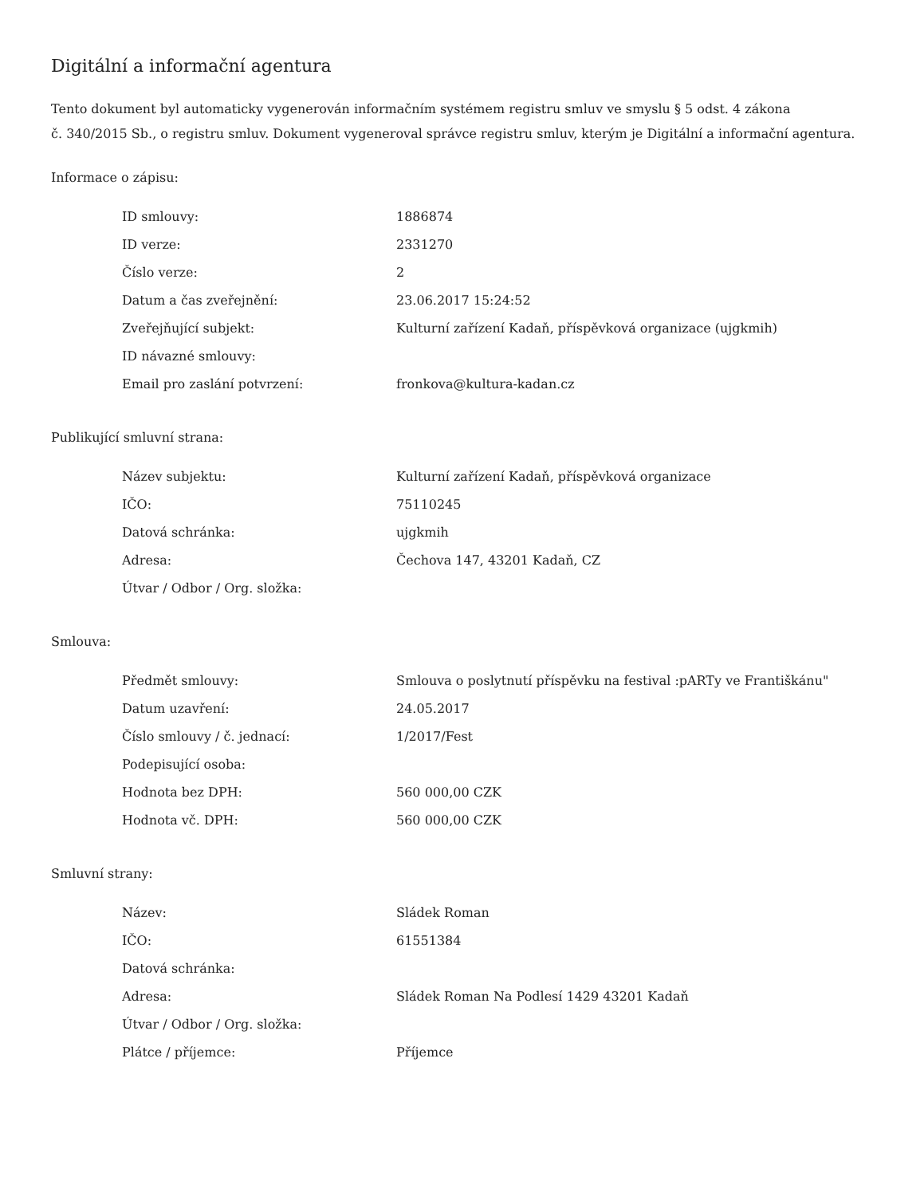Digitální a informační agentura
Tento dokument byl automaticky vygenerován informačním systémem registru smluv ve smyslu § 5 odst. 4 zákona
č. 340/2015 Sb., o registru smluv. Dokument vygeneroval správce registru smluv, kterým je Digitální a informační agentura.
Informace o zápisu:
| ID smlouvy: | 1886874 |
| ID verze: | 2331270 |
| Číslo verze: | 2 |
| Datum a čas zveřejnění: | 23.06.2017 15:24:52 |
| Zveřejňující subjekt: | Kulturní zařízení Kadaň, příspěvková organizace (ujgkmih) |
| ID návazné smlouvy: | |
| Email pro zaslání potvrzení: | fronkova@kultura-kadan.cz |
Publikující smluvní strana:
| Název subjektu: | Kulturní zařízení Kadaň, příspěvková organizace |
| IČO: | 75110245 |
| Datová schránka: | ujgkmih |
| Adresa: | Čechova 147, 43201 Kadaň, CZ |
| Útvar / Odbor / Org. složka: | |
Smlouva:
| Předmět smlouvy: | Smlouva o poslytnutí příspěvku na festival :pARTy ve Františkánu" |
| Datum uzavření: | 24.05.2017 |
| Číslo smlouvy / č. jednací: | 1/2017/Fest |
| Podepisující osoba: | |
| Hodnota bez DPH: | 560 000,00 CZK |
| Hodnota vč. DPH: | 560 000,00 CZK |
Smluvní strany:
| Název: | Sládek Roman |
| IČO: | 61551384 |
| Datová schránka: | |
| Adresa: | Sládek Roman Na Podlesí 1429 43201 Kadaň |
| Útvar / Odbor / Org. složka: | |
| Plátce / příjemce: | Příjemce |